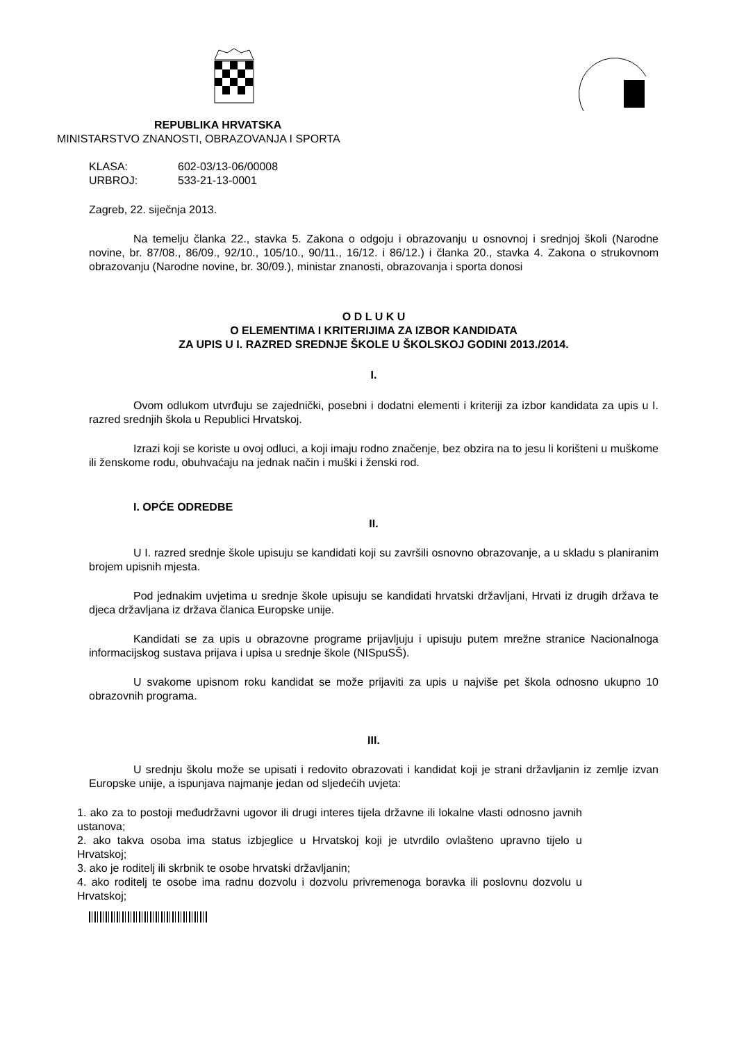REPUBLIKA HRVATSKA
MINISTARSTVO ZNANOSTI, OBRAZOVANJA I SPORTA
KLASA: 602-03/13-06/00008
URBROJ: 533-21-13-0001
Zagreb, 22. siječnja 2013.
Na temelju članka 22., stavka 5. Zakona o odgoju i obrazovanju u osnovnoj i srednjoj školi (Narodne novine, br. 87/08., 86/09., 92/10., 105/10., 90/11., 16/12. i 86/12.) i članka 20., stavka 4. Zakona o strukovnom obrazovanju (Narodne novine, br. 30/09.), ministar znanosti, obrazovanja i sporta donosi
O D L U K U
O ELEMENTIMA I KRITERIJIMA ZA IZBOR KANDIDATA
ZA UPIS U I. RAZRED SREDNJE ŠKOLE U ŠKOLSKOJ GODINI 2013./2014.
I.
Ovom odlukom utvrđuju se zajednički, posebni i dodatni elementi i kriteriji za izbor kandidata za upis u I. razred srednjih škola u Republici Hrvatskoj.
Izrazi koji se koriste u ovoj odluci, a koji imaju rodno značenje, bez obzira na to jesu li korišteni u muškome ili ženskome rodu, obuhvaćaju na jednak način i muški i ženski rod.
I. OPĆE ODREDBE
II.
U I. razred srednje škole upisuju se kandidati koji su završili osnovno obrazovanje, a u skladu s planiranim brojem upisnih mjesta.
Pod jednakim uvjetima u srednje škole upisuju se kandidati hrvatski državljani, Hrvati iz drugih država te djeca državljana iz država članica Europske unije.
Kandidati se za upis u obrazovne programe prijavljuju i upisuju putem mrežne stranice Nacionalnoga informacijskog sustava prijava i upisa u srednje škole (NISpuSŠ).
U svakome upisnom roku kandidat se može prijaviti za upis u najviše pet škola odnosno ukupno 10 obrazovnih programa.
III.
U srednju školu može se upisati i redovito obrazovati i kandidat koji je strani državljanin iz zemlje izvan Europske unije, a ispunjava najmanje jedan od sljedećih uvjeta:
1. ako za to postoji međudržavni ugovor ili drugi interes tijela državne ili lokalne vlasti odnosno javnih ustanova;
2. ako takva osoba ima status izbjeglice u Hrvatskoj koji je utvrdilo ovlašteno upravno tijelo u Hrvatskoj;
3. ako je roditelj ili skrbnik te osobe hrvatski državljanin;
4. ako roditelj te osobe ima radnu dozvolu i dozvolu privremenoga boravka ili poslovnu dozvolu u Hrvatskoj;